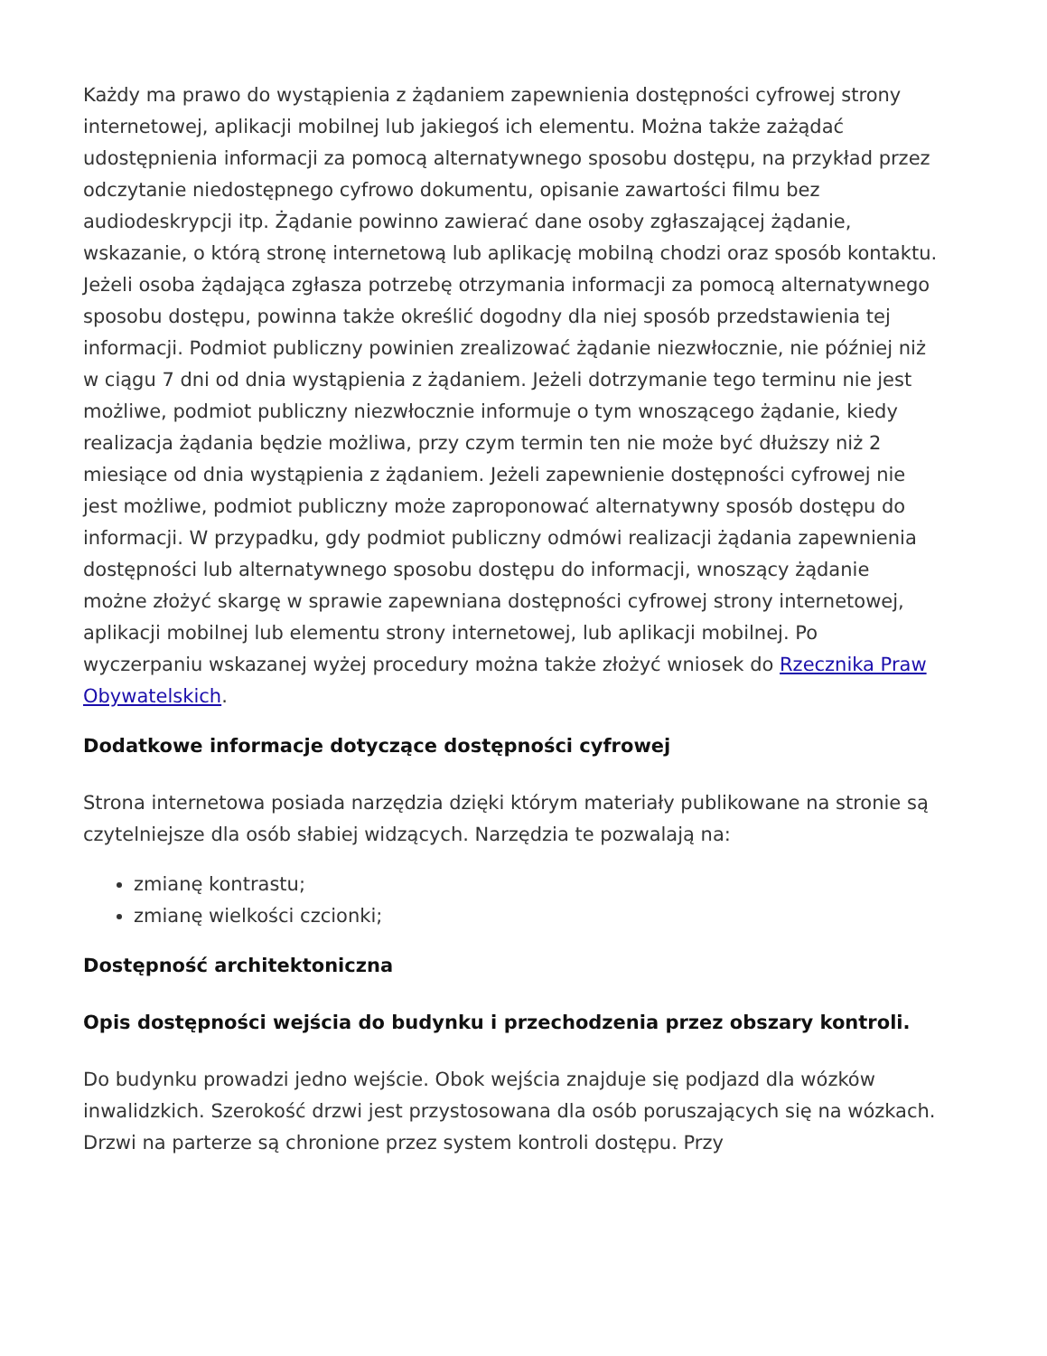Każdy ma prawo do wystąpienia z żądaniem zapewnienia dostępności cyfrowej strony internetowej, aplikacji mobilnej lub jakiegoś ich elementu. Można także zażądać udostępnienia informacji za pomocą alternatywnego sposobu dostępu, na przykład przez odczytanie niedostępnego cyfrowo dokumentu, opisanie zawartości filmu bez audiodeskrypcji itp. Żądanie powinno zawierać dane osoby zgłaszającej żądanie, wskazanie, o którą stronę internetową lub aplikację mobilną chodzi oraz sposób kontaktu. Jeżeli osoba żądająca zgłasza potrzebę otrzymania informacji za pomocą alternatywnego sposobu dostępu, powinna także określić dogodny dla niej sposób przedstawienia tej informacji. Podmiot publiczny powinien zrealizować żądanie niezwłocznie, nie później niż w ciągu 7 dni od dnia wystąpienia z żądaniem. Jeżeli dotrzymanie tego terminu nie jest możliwe, podmiot publiczny niezwłocznie informuje o tym wnoszącego żądanie, kiedy realizacja żądania będzie możliwa, przy czym termin ten nie może być dłuższy niż 2 miesiące od dnia wystąpienia z żądaniem. Jeżeli zapewnienie dostępności cyfrowej nie jest możliwe, podmiot publiczny może zaproponować alternatywny sposób dostępu do informacji. W przypadku, gdy podmiot publiczny odmówi realizacji żądania zapewnienia dostępności lub alternatywnego sposobu dostępu do informacji, wnoszący żądanie możne złożyć skargę w sprawie zapewniana dostępności cyfrowej strony internetowej, aplikacji mobilnej lub elementu strony internetowej, lub aplikacji mobilnej. Po wyczerpaniu wskazanej wyżej procedury można także złożyć wniosek do Rzecznika Praw Obywatelskich.
Dodatkowe informacje dotyczące dostępności cyfrowej
Strona internetowa posiada narzędzia dzięki którym materiały publikowane na stronie są czytelniejsze dla osób słabiej widzących. Narzędzia te pozwalają na:
zmianę kontrastu;
zmianę wielkości czcionki;
Dostępność architektoniczna
Opis dostępności wejścia do budynku i przechodzenia przez obszary kontroli.
Do budynku prowadzi jedno wejście. Obok wejścia znajduje się podjazd dla wózków inwalidzkich. Szerokość drzwi jest przystosowana dla osób poruszających się na wózkach. Drzwi na parterze są chronione przez system kontroli dostępu. Przy